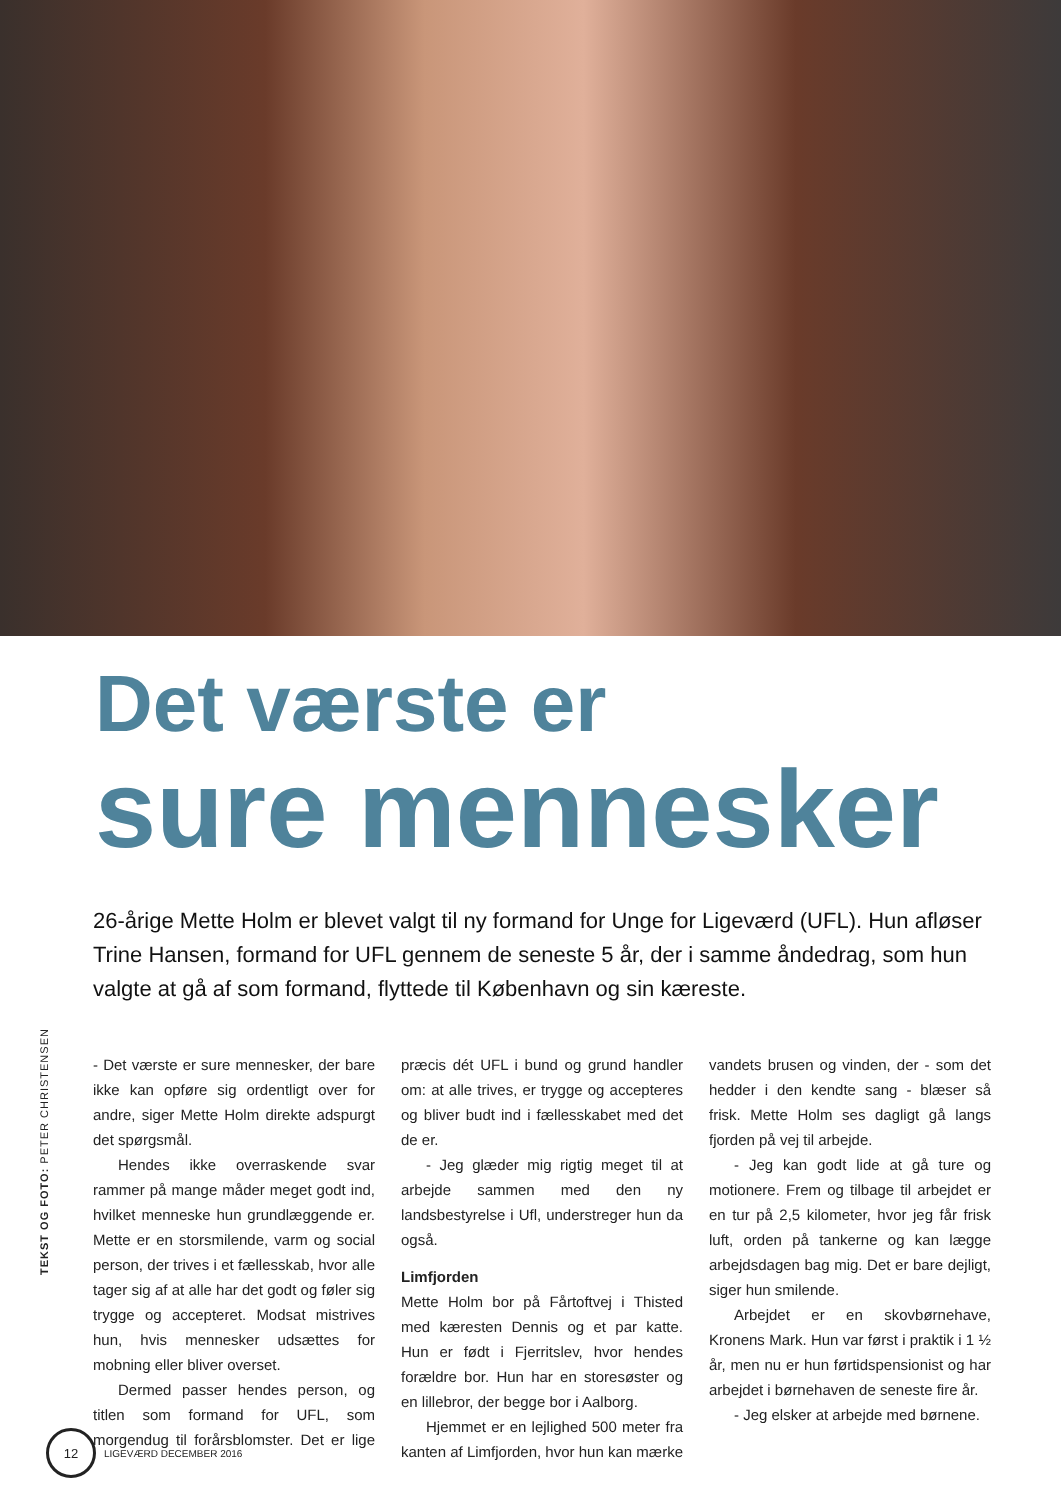Det værste er
sure mennesker
26-årige Mette Holm er blevet valgt til ny formand for Unge for Ligeværd (UFL). Hun afløser Trine Hansen, formand for UFL gennem de seneste 5 år, der i samme åndedrag, som hun valgte at gå af som formand, flyttede til København og sin kæreste.
TEKST OG FOTO: PETER CHRISTENSEN
- Det værste er sure mennesker, der bare ikke kan opføre sig ordentligt over for andre, siger Mette Holm direkte adspurgt det spørgsmål.
Hendes ikke overraskende svar rammer på mange måder meget godt ind, hvilket menneske hun grundlæggende er. Mette er en storsmilende, varm og social person, der trives i et fællesskab, hvor alle tager sig af at alle har det godt og føler sig trygge og accepteret. Modsat mistrives hun, hvis mennesker udsættes for mobning eller bliver overset.
Dermed passer hendes person, og titlen som formand for UFL, som morgendug til forårsblomster. Det er lige præcis dét UFL i bund og grund handler om: at alle trives, er trygge og accepteres og bliver budt ind i fællesskabet med det de er.
- Jeg glæder mig rigtig meget til at arbejde sammen med den ny landsbestyrelse i Ufl, understreger hun da også.
Limfjorden
Mette Holm bor på Fårtoftvej i Thisted med kæresten Dennis og et par katte. Hun er født i Fjerritslev, hvor hendes forældre bor. Hun har en storesøster og en lillebror, der begge bor i Aalborg.
Hjemmet er en lejlighed 500 meter fra kanten af Limfjorden, hvor hun kan mærke vandets brusen og vinden, der - som det hedder i den kendte sang - blæser så frisk. Mette Holm ses dagligt gå langs fjorden på vej til arbejde.
- Jeg kan godt lide at gå ture og motionere. Frem og tilbage til arbejdet er en tur på 2,5 kilometer, hvor jeg får frisk luft, orden på tankerne og kan lægge arbejdsdagen bag mig. Det er bare dejligt, siger hun smilende.
Arbejdet er en skovbørnehave, Kronens Mark. Hun var først i praktik i 1 ½ år, men nu er hun førtidspensionist og har arbejdet i børnehaven de seneste fire år.
- Jeg elsker at arbejde med børnene.
12
LIGEVÆRD DECEMBER 2016